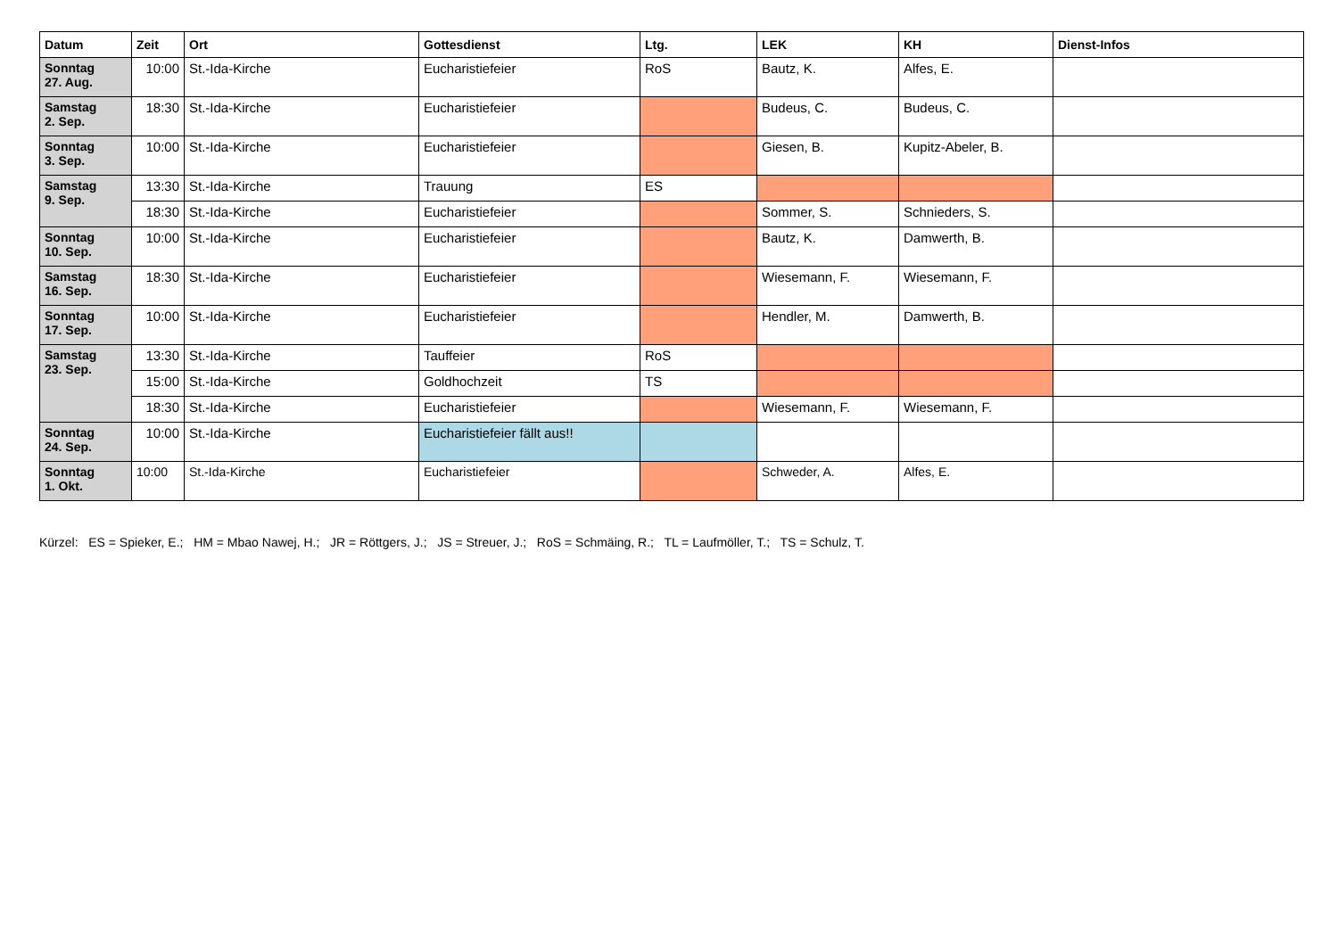| Datum | Zeit | Ort | Gottesdienst | Ltg. | LEK | KH | Dienst-Infos |
| --- | --- | --- | --- | --- | --- | --- | --- |
| Sonntag 27. Aug. | 10:00 | St.-Ida-Kirche | Eucharistiefeier | RoS | Bautz, K. | Alfes, E. | |
| Samstag 2. Sep. | 18:30 | St.-Ida-Kirche | Eucharistiefeier | | Budeus, C. | Budeus, C. | |
| Sonntag 3. Sep. | 10:00 | St.-Ida-Kirche | Eucharistiefeier | | Giesen, B. | Kupitz-Abeler, B. | |
| Samstag 9. Sep. | 13:30 | St.-Ida-Kirche | Trauung | ES | | | |
| | 18:30 | St.-Ida-Kirche | Eucharistiefeier | | Sommer, S. | Schnieders, S. | |
| Sonntag 10. Sep. | 10:00 | St.-Ida-Kirche | Eucharistiefeier | | Bautz, K. | Damwerth, B. | |
| Samstag 16. Sep. | 18:30 | St.-Ida-Kirche | Eucharistiefeier | | Wiesemann, F. | Wiesemann, F. | |
| Sonntag 17. Sep. | 10:00 | St.-Ida-Kirche | Eucharistiefeier | | Hendler, M. | Damwerth, B. | |
| Samstag 23. Sep. | 13:30 | St.-Ida-Kirche | Tauffeier | RoS | | | |
| | 15:00 | St.-Ida-Kirche | Goldhochzeit | TS | | | |
| | 18:30 | St.-Ida-Kirche | Eucharistiefeier | | Wiesemann, F. | Wiesemann, F. | |
| Sonntag 24. Sep. | 10:00 | St.-Ida-Kirche | Eucharistiefeier fällt aus!! | | | | |
| Sonntag 1. Okt. | 10:00 | St.-Ida-Kirche | Eucharistiefeier | | Schweder, A. | Alfes, E. | |
Kürzel: ES = Spieker, E.; HM = Mbao Nawej, H.; JR = Röttgers, J.; JS = Streuer, J.; RoS = Schmäing, R.; TL = Laufmöller, T.; TS = Schulz, T.